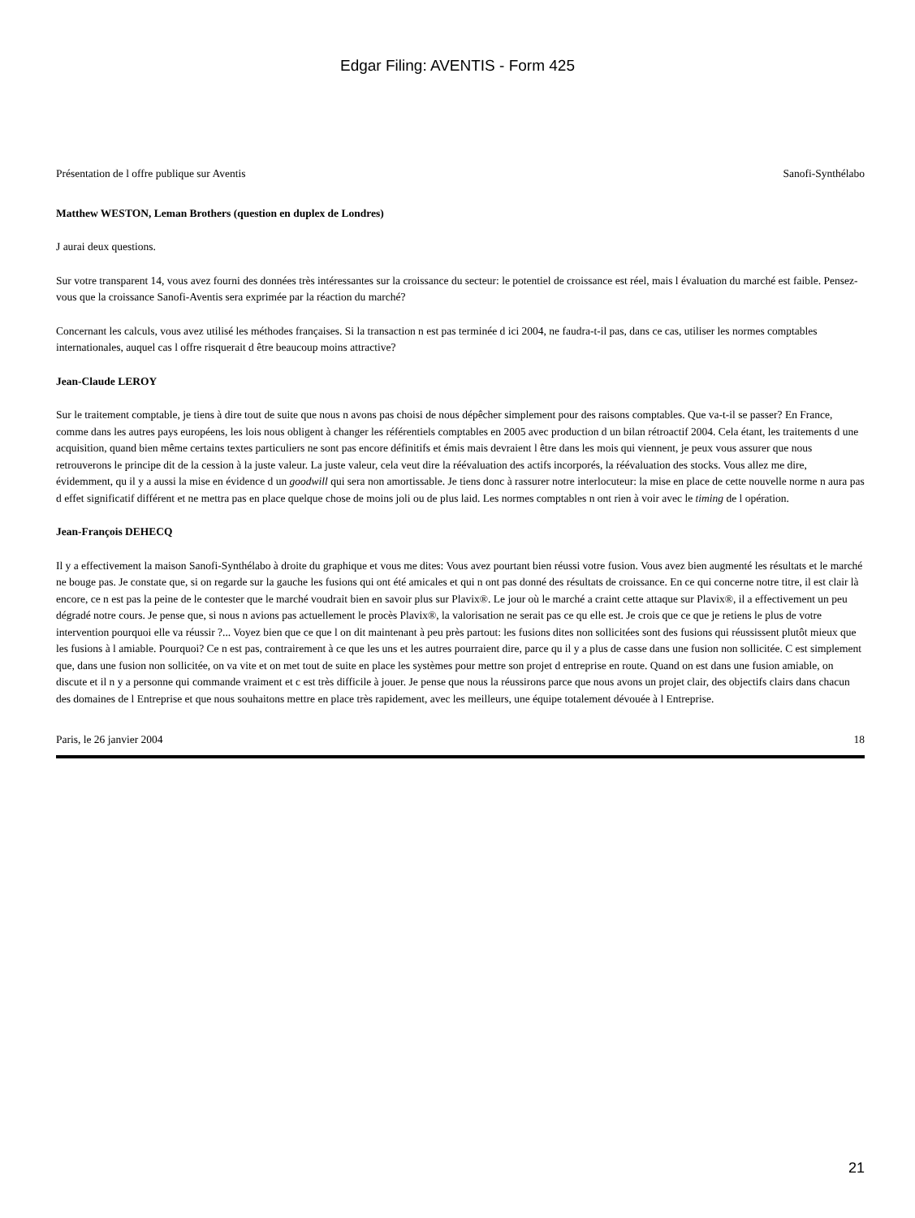Edgar Filing: AVENTIS - Form 425
Présentation de l offre publique sur Aventis Sanofi-Synthélabo
Matthew WESTON, Leman Brothers (question en duplex de Londres)
J aurai deux questions.
Sur votre transparent 14, vous avez fourni des données très intéressantes sur la croissance du secteur: le potentiel de croissance est réel, mais l évaluation du marché est faible. Pensez-vous que la croissance Sanofi-Aventis sera exprimée par la réaction du marché?
Concernant les calculs, vous avez utilisé les méthodes françaises. Si la transaction n est pas terminée d ici 2004, ne faudra-t-il pas, dans ce cas, utiliser les normes comptables internationales, auquel cas l offre risquerait d être beaucoup moins attractive?
Jean-Claude LEROY
Sur le traitement comptable, je tiens à dire tout de suite que nous n avons pas choisi de nous dépêcher simplement pour des raisons comptables. Que va-t-il se passer? En France, comme dans les autres pays européens, les lois nous obligent à changer les référentiels comptables en 2005 avec production d un bilan rétroactif 2004. Cela étant, les traitements d une acquisition, quand bien même certains textes particuliers ne sont pas encore définitifs et émis mais devraient l être dans les mois qui viennent, je peux vous assurer que nous retrouverons le principe dit de la cession à la juste valeur. La juste valeur, cela veut dire la réévaluation des actifs incorporés, la réévaluation des stocks. Vous allez me dire, évidemment, qu il y a aussi la mise en évidence d un goodwill qui sera non amortissable. Je tiens donc à rassurer notre interlocuteur: la mise en place de cette nouvelle norme n aura pas d effet significatif différent et ne mettra pas en place quelque chose de moins joli ou de plus laid. Les normes comptables n ont rien à voir avec le timing de l opération.
Jean-François DEHECQ
Il y a effectivement la maison Sanofi-Synthélabo à droite du graphique et vous me dites: Vous avez pourtant bien réussi votre fusion. Vous avez bien augmenté les résultats et le marché ne bouge pas. Je constate que, si on regarde sur la gauche les fusions qui ont été amicales et qui n ont pas donné des résultats de croissance. En ce qui concerne notre titre, il est clair là encore, ce n est pas la peine de le contester que le marché voudrait bien en savoir plus sur Plavix®. Le jour où le marché a craint cette attaque sur Plavix®, il a effectivement un peu dégradé notre cours. Je pense que, si nous n avions pas actuellement le procès Plavix®, la valorisation ne serait pas ce qu elle est. Je crois que ce que je retiens le plus de votre intervention pourquoi elle va réussir ?... Voyez bien que ce que l on dit maintenant à peu près partout: les fusions dites non sollicitées sont des fusions qui réussissent plutôt mieux que les fusions à l amiable. Pourquoi? Ce n est pas, contrairement à ce que les uns et les autres pourraient dire, parce qu il y a plus de casse dans une fusion non sollicitée. C est simplement que, dans une fusion non sollicitée, on va vite et on met tout de suite en place les systèmes pour mettre son projet d entreprise en route. Quand on est dans une fusion amiable, on discute et il n y a personne qui commande vraiment et c est très difficile à jouer. Je pense que nous la réussirons parce que nous avons un projet clair, des objectifs clairs dans chacun des domaines de l Entreprise et que nous souhaitons mettre en place très rapidement, avec les meilleurs, une équipe totalement dévouée à l Entreprise.
Paris, le 26 janvier 2004 18
21